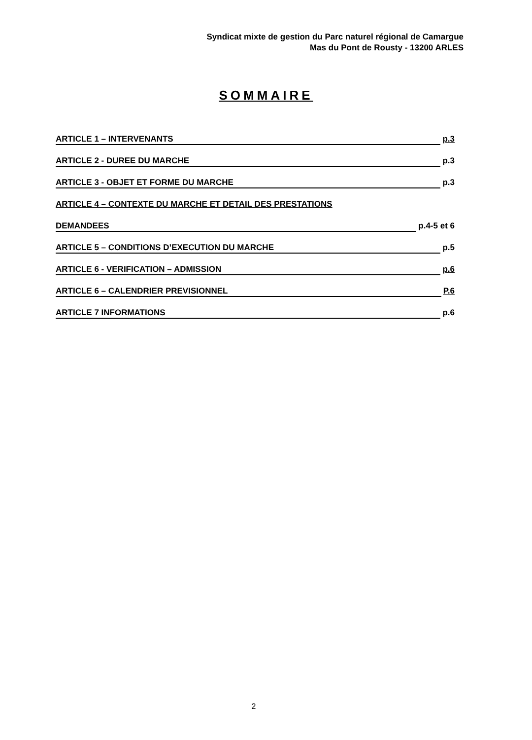Syndicat mixte de gestion du Parc naturel régional de Camargue
Mas du Pont de Rousty - 13200 ARLES
SOMMAIRE
ARTICLE 1 – INTERVENANTS p.3
ARTICLE 2 - DUREE DU MARCHE p.3
ARTICLE 3 - OBJET ET FORME DU MARCHE p.3
ARTICLE 4 – CONTEXTE DU MARCHE ET DETAIL DES PRESTATIONS
DEMANDEES p.4-5 et 6
ARTICLE 5 – CONDITIONS D’EXECUTION DU MARCHE p.5
ARTICLE 6 - VERIFICATION – ADMISSION p.6
ARTICLE 6 – CALENDRIER PREVISIONNEL P.6
ARTICLE 7 INFORMATIONS p.6
2